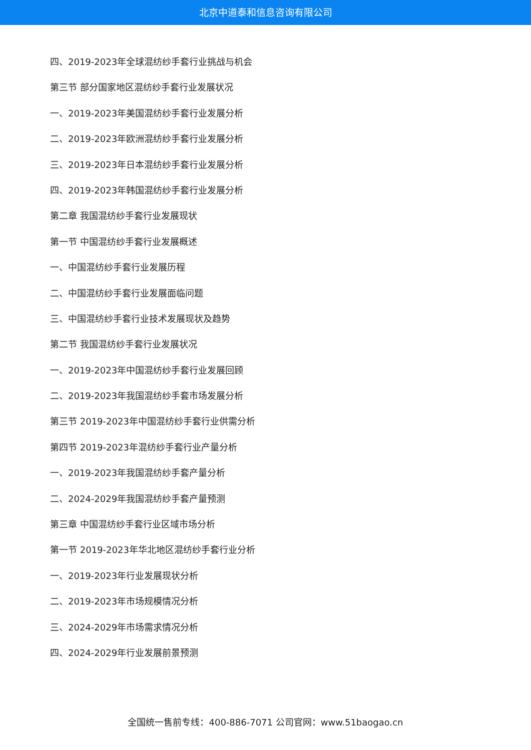北京中道泰和信息咨询有限公司
四、2019-2023年全球混纺纱手套行业挑战与机会
第三节 部分国家地区混纺纱手套行业发展状况
一、2019-2023年美国混纺纱手套行业发展分析
二、2019-2023年欧洲混纺纱手套行业发展分析
三、2019-2023年日本混纺纱手套行业发展分析
四、2019-2023年韩国混纺纱手套行业发展分析
第二章 我国混纺纱手套行业发展现状
第一节 中国混纺纱手套行业发展概述
一、中国混纺纱手套行业发展历程
二、中国混纺纱手套行业发展面临问题
三、中国混纺纱手套行业技术发展现状及趋势
第二节 我国混纺纱手套行业发展状况
一、2019-2023年中国混纺纱手套行业发展回顾
二、2019-2023年我国混纺纱手套市场发展分析
第三节 2019-2023年中国混纺纱手套行业供需分析
第四节 2019-2023年混纺纱手套行业产量分析
一、2019-2023年我国混纺纱手套产量分析
二、2024-2029年我国混纺纱手套产量预测
第三章 中国混纺纱手套行业区域市场分析
第一节 2019-2023年华北地区混纺纱手套行业分析
一、2019-2023年行业发展现状分析
二、2019-2023年市场规模情况分析
三、2024-2029年市场需求情况分析
四、2024-2029年行业发展前景预测
全国统一售前专线：400-886-7071 公司官网：www.51baogao.cn